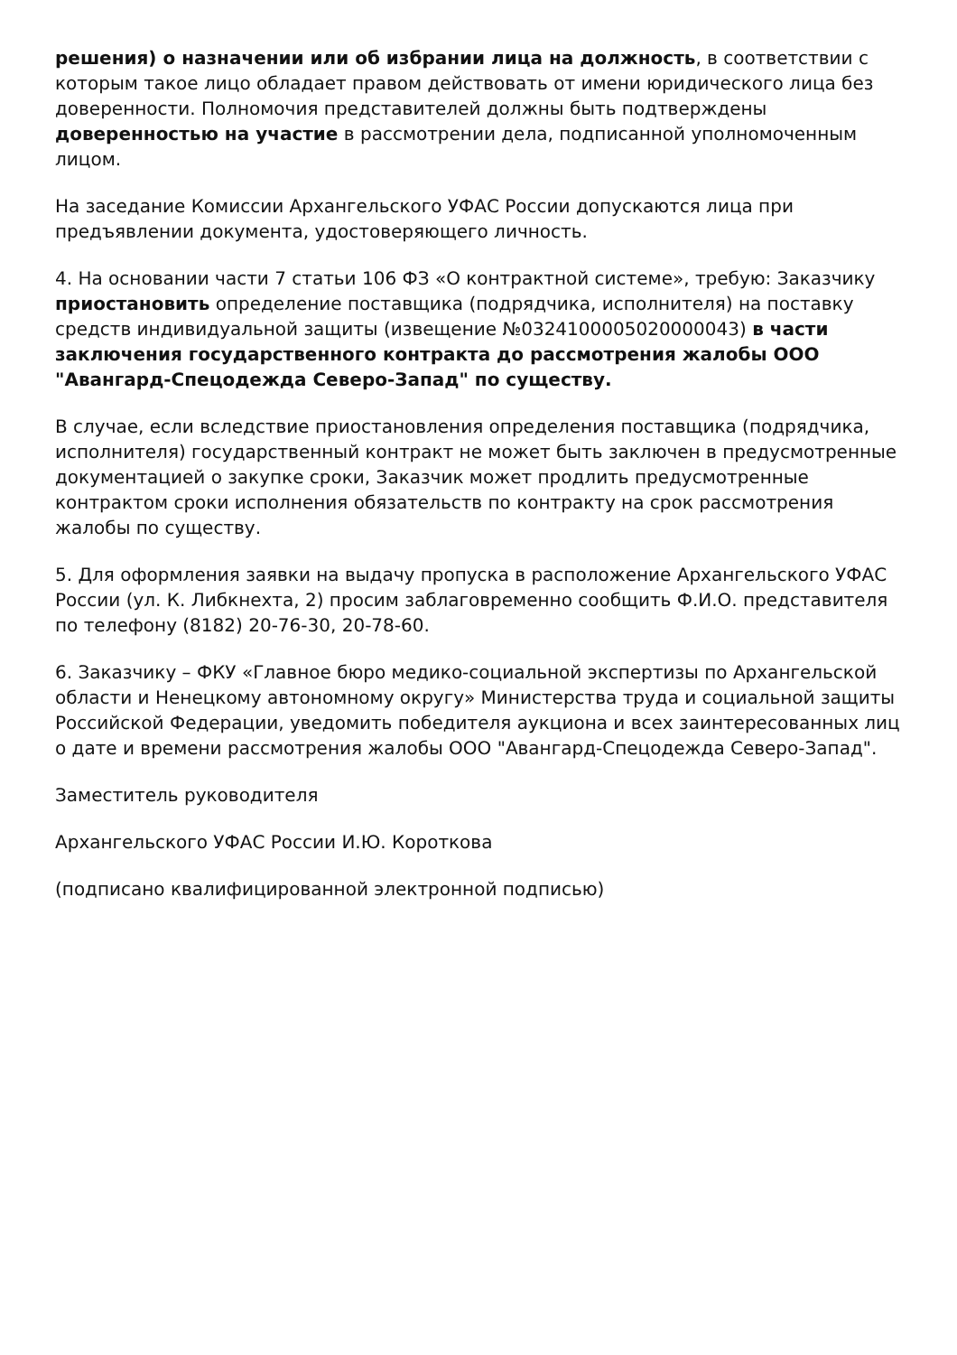решения) о назначении или об избрании лица на должность, в соответствии с которым такое лицо обладает правом действовать от имени юридического лица без доверенности. Полномочия представителей должны быть подтверждены доверенностью на участие в рассмотрении дела, подписанной уполномоченным лицом.
На заседание Комиссии Архангельского УФАС России допускаются лица при предъявлении документа, удостоверяющего личность.
4. На основании части 7 статьи 106 ФЗ «О контрактной системе», требую: Заказчику приостановить определение поставщика (подрядчика, исполнителя) на поставку средств индивидуальной защиты (извещение №0324100005020000043) в части заключения государственного контракта до рассмотрения жалобы ООО "Авангард-Спецодежда Северо-Запад" по существу.
В случае, если вследствие приостановления определения поставщика (подрядчика, исполнителя) государственный контракт не может быть заключен в предусмотренные документацией о закупке сроки, Заказчик может продлить предусмотренные контрактом сроки исполнения обязательств по контракту на срок рассмотрения жалобы по существу.
5. Для оформления заявки на выдачу пропуска в расположение Архангельского УФАС России (ул. К. Либкнехта, 2) просим заблаговременно сообщить Ф.И.О. представителя по телефону (8182) 20-76-30, 20-78-60.
6. Заказчику – ФКУ «Главное бюро медико-социальной экспертизы по Архангельской области и Ненецкому автономному округу» Министерства труда и социальной защиты Российской Федерации, уведомить победителя аукциона и всех заинтересованных лиц о дате и времени рассмотрения жалобы ООО "Авангард-Спецодежда Северо-Запад".
Заместитель руководителя
Архангельского УФАС России И.Ю. Короткова
(подписано квалифицированной электронной подписью)